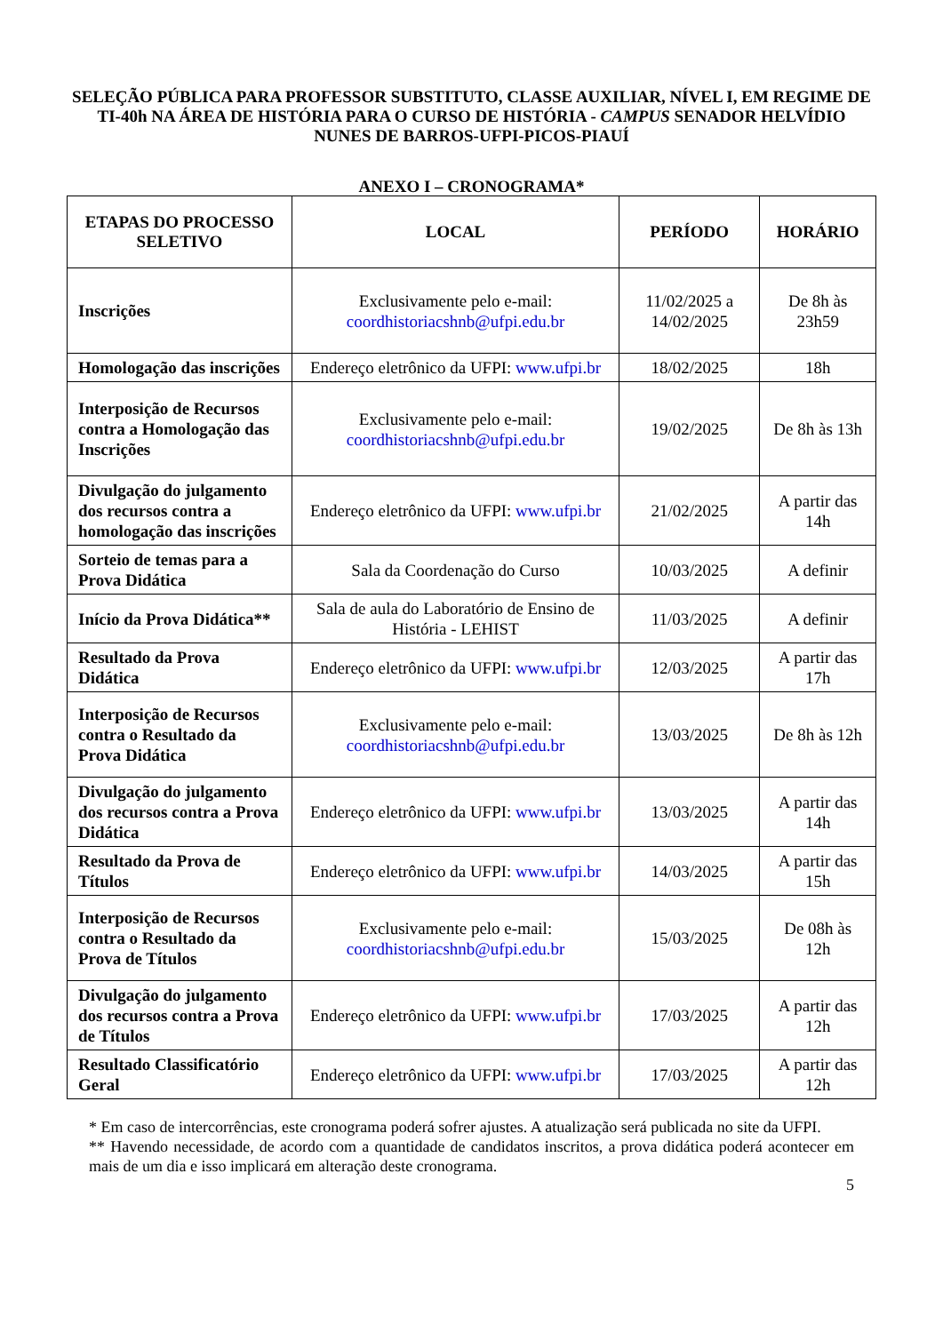SELEÇÃO PÚBLICA PARA PROFESSOR SUBSTITUTO, CLASSE AUXILIAR, NÍVEL I, EM REGIME DE TI-40h NA ÁREA DE HISTÓRIA PARA O CURSO DE HISTÓRIA - CAMPUS SENADOR HELVÍDIO NUNES DE BARROS-UFPI-PICOS-PIAUÍ
ANEXO I – CRONOGRAMA*
| ETAPAS DO PROCESSO SELETIVO | LOCAL | PERÍODO | HORÁRIO |
| --- | --- | --- | --- |
| Inscrições | Exclusivamente pelo e-mail: coordhistoriacshnb@ufpi.edu.br | 11/02/2025 a 14/02/2025 | De 8h às 23h59 |
| Homologação das inscrições | Endereço eletrônico da UFPI: www.ufpi.br | 18/02/2025 | 18h |
| Interposição de Recursos contra a Homologação das Inscrições | Exclusivamente pelo e-mail: coordhistoriacshnb@ufpi.edu.br | 19/02/2025 | De 8h às 13h |
| Divulgação do julgamento dos recursos contra a homologação das inscrições | Endereço eletrônico da UFPI: www.ufpi.br | 21/02/2025 | A partir das 14h |
| Sorteio de temas para a Prova Didática | Sala da Coordenação do Curso | 10/03/2025 | A definir |
| Início da Prova Didática** | Sala de aula do Laboratório de Ensino de História - LEHIST | 11/03/2025 | A definir |
| Resultado da Prova Didática | Endereço eletrônico da UFPI: www.ufpi.br | 12/03/2025 | A partir das 17h |
| Interposição de Recursos contra o Resultado da Prova Didática | Exclusivamente pelo e-mail: coordhistoriacshnb@ufpi.edu.br | 13/03/2025 | De 8h às 12h |
| Divulgação do julgamento dos recursos contra a Prova Didática | Endereço eletrônico da UFPI: www.ufpi.br | 13/03/2025 | A partir das 14h |
| Resultado da Prova de Títulos | Endereço eletrônico da UFPI: www.ufpi.br | 14/03/2025 | A partir das 15h |
| Interposição de Recursos contra o Resultado da Prova de Títulos | Exclusivamente pelo e-mail: coordhistoriacshnb@ufpi.edu.br | 15/03/2025 | De 08h às 12h |
| Divulgação do julgamento dos recursos contra a Prova de Títulos | Endereço eletrônico da UFPI: www.ufpi.br | 17/03/2025 | A partir das 12h |
| Resultado Classificatório Geral | Endereço eletrônico da UFPI: www.ufpi.br | 17/03/2025 | A partir das 12h |
* Em caso de intercorrências, este cronograma poderá sofrer ajustes. A atualização será publicada no site da UFPI.
** Havendo necessidade, de acordo com a quantidade de candidatos inscritos, a prova didática poderá acontecer em mais de um dia e isso implicará em alteração deste cronograma.
5